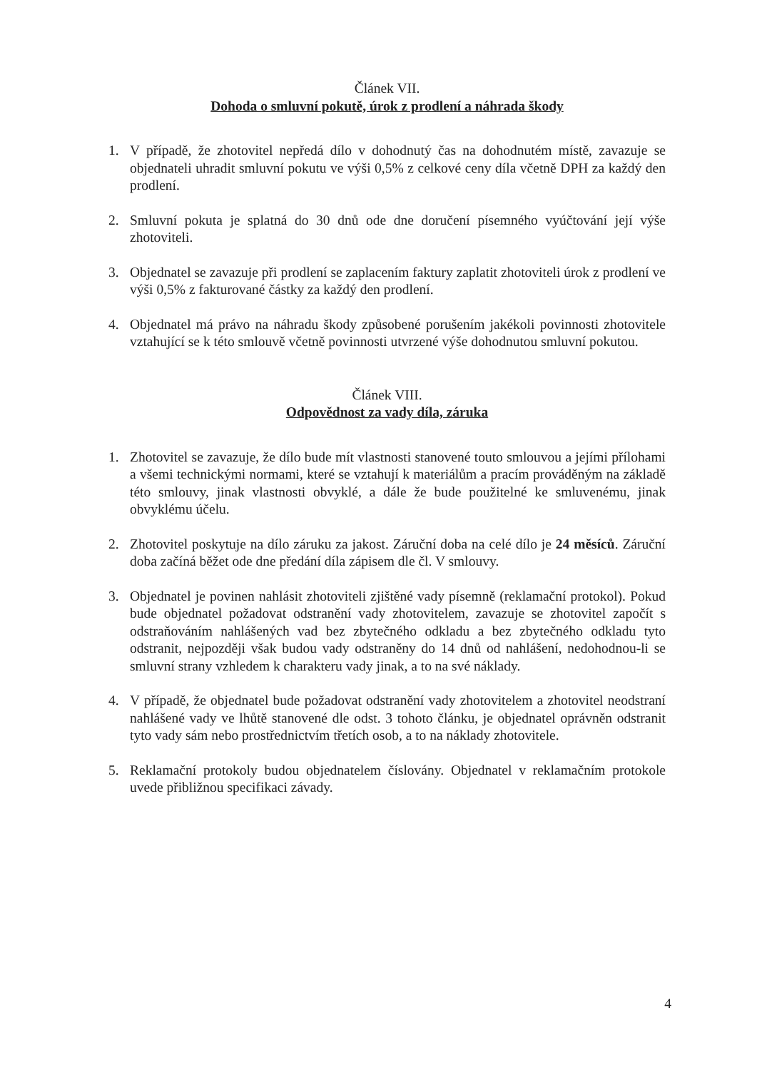Článek VII.
Dohoda o smluvní pokutě, úrok z prodlení a náhrada škody
1. V případě, že zhotovitel nepředá dílo v dohodnutý čas na dohodnutém místě, zavazuje se objednateli uhradit smluvní pokutu ve výši 0,5% z celkové ceny díla včetně DPH za každý den prodlení.
2. Smluvní pokuta je splatná do 30 dnů ode dne doručení písemného vyúčtování její výše zhotoviteli.
3. Objednatel se zavazuje při prodlení se zaplacením faktury zaplatit zhotoviteli úrok z prodlení ve výši 0,5% z fakturované částky za každý den prodlení.
4. Objednatel má právo na náhradu škody způsobené porušením jakékoli povinnosti zhotovitele vztahující se k této smlouvě včetně povinnosti utvrzené výše dohodnutou smluvní pokutou.
Článek VIII.
Odpovědnost za vady díla, záruka
1. Zhotovitel se zavazuje, že dílo bude mít vlastnosti stanovené touto smlouvou a jejími přílohami a všemi technickými normami, které se vztahují k materiálům a pracím prováděným na základě této smlouvy, jinak vlastnosti obvyklé, a dále že bude použitelné ke smluvenému, jinak obvyklému účelu.
2. Zhotovitel poskytuje na dílo záruku za jakost. Záruční doba na celé dílo je 24 měsíců. Záruční doba začíná běžet ode dne předání díla zápisem dle čl. V smlouvy.
3. Objednatel je povinen nahlásit zhotoviteli zjištěné vady písemně (reklamační protokol). Pokud bude objednatel požadovat odstranění vady zhotovitelem, zavazuje se zhotovitel započít s odstraňováním nahlášených vad bez zbytečného odkladu a bez zbytečného odkladu tyto odstranit, nejpozději však budou vady odstraněny do 14 dnů od nahlášení, nedohodnou-li se smluvní strany vzhledem k charakteru vady jinak, a to na své náklady.
4. V případě, že objednatel bude požadovat odstranění vady zhotovitelem a zhotovitel neodstraní nahlášené vady ve lhůtě stanovené dle odst. 3 tohoto článku, je objednatel oprávněn odstranit tyto vady sám nebo prostřednictvím třetích osob, a to na náklady zhotovitele.
5. Reklamační protokoly budou objednatelem číslovány. Objednatel v reklamačním protokole uvede přibližnou specifikaci závady.
4